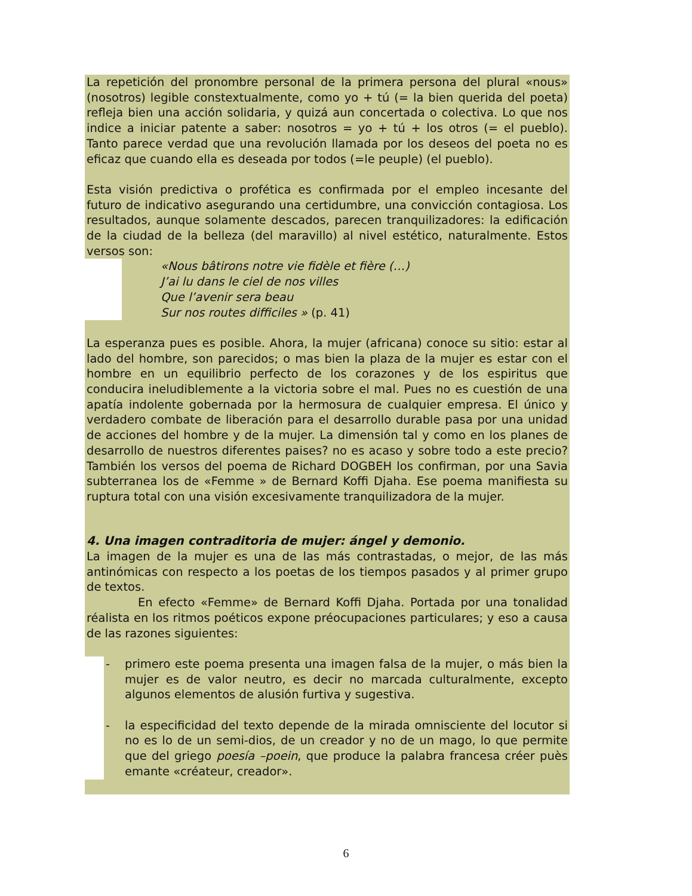La repetición del pronombre personal de la primera persona del plural «nous» (nosotros) legible constextualmente, como yo + tú (= la bien querida del poeta) refleja bien una acción solidaria, y quizá aun concertada o colectiva. Lo que nos indice a iniciar patente a saber: nosotros = yo + tú + los otros (= el pueblo). Tanto parece verdad que una revolución llamada por los deseos del poeta no es eficaz que cuando ella es deseada por todos (=le peuple) (el pueblo).
Esta visión predictiva o profética es confirmada por el empleo incesante del futuro de indicativo asegurando una certidumbre, una convicción contagiosa. Los resultados, aunque solamente descados, parecen tranquilizadores: la edificación de la ciudad de la belleza (del maravillo) al nivel estético, naturalmente. Estos versos son:
«Nous bâtirons notre vie fidèle et fière (…)
J’ai lu dans le ciel de nos villes
Que l’avenir sera beau
Sur nos routes difficiles » (p. 41)
La esperanza pues es posible. Ahora, la mujer (africana) conoce su sitio: estar al lado del hombre, son parecidos; o mas bien la plaza de la mujer es estar con el hombre en un equilibrio perfecto de los corazones y de los espiritus que conducira ineludiblemente a la victoria sobre el mal. Pues no es cuestión de una apatía indolente gobernada por la hermosura de cualquier empresa. El único y verdadero combate de liberación para el desarrollo durable pasa por una unidad de acciones del hombre y de la mujer. La dimensión tal y como en los planes de desarrollo de nuestros diferentes paises? no es acaso y sobre todo a este precio? También los versos del poema de Richard DOGBEH los confirman, por una Savia subterranea los de «Femme » de Bernard Koffi Djaha. Ese poema manifiesta su ruptura total con una visión excesivamente tranquilizadora de la mujer.
4. Una imagen contraditoria de mujer: ángel y demonio.
La imagen de la mujer es una de las más contrastadas, o mejor, de las más antinómicas con respecto a los poetas de los tiempos pasados y al primer grupo de textos.
En efecto «Femme» de Bernard Koffi Djaha. Portada por una tonalidad réalista en los ritmos poéticos expone préocupaciones particulares; y eso a causa de las razones siguientes:
- primero este poema presenta una imagen falsa de la mujer, o más bien la mujer es de valor neutro, es decir no marcada culturalmente, excepto algunos elementos de alusión furtiva y sugestiva.
- la especificidad del texto depende de la mirada omnisciente del locutor si no es lo de un semi-dios, de un creador y no de un mago, lo que permite que del griego poesía –poein, que produce la palabra francesa créer puès emante «créateur, creador».
6